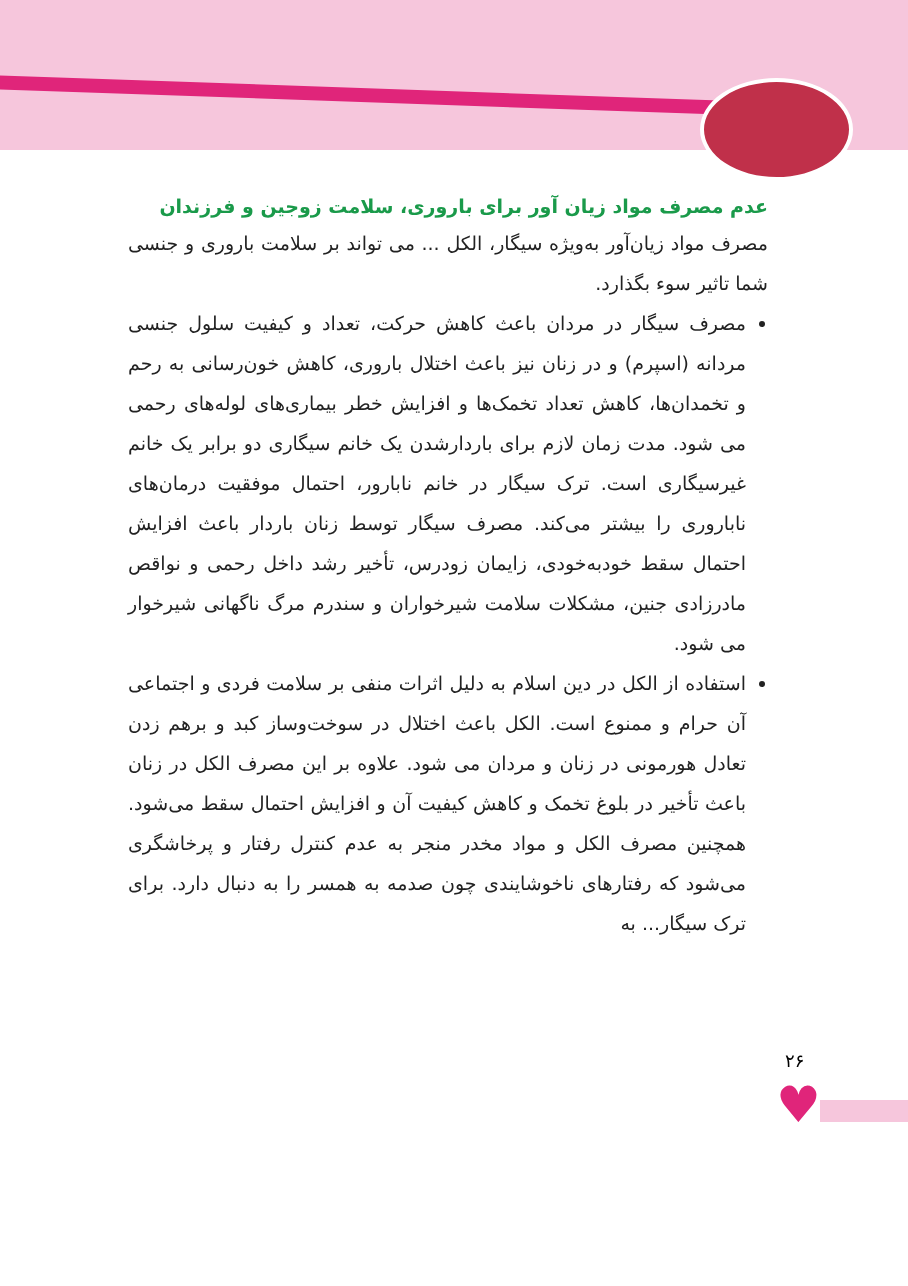عدم مصرف مواد زیان آور برای باروری، سلامت زوجین و فرزندان
مصرف مواد زیان‌آور به‌ویژه سیگار، الکل ... می تواند بر سلامت باروری و جنسی شما تاثیر سوء بگذارد.
مصرف سیگار در مردان باعث کاهش حرکت، تعداد و کیفیت سلول جنسی مردانه (اسپرم) و در زنان نیز باعث اختلال باروری، کاهش خون‌رسانی به رحم و تخمدان‌ها، کاهش تعداد تخمک‌ها و افزایش خطر بیماری‌های لوله‌های رحمی می شود. مدت زمان لازم برای باردارشدن یک خانم سیگاری دو برابر یک خانم غیرسیگاری است. ترک سیگار در خانم نابارور، احتمال موفقیت درمان‌های ناباروری را بیشتر می‌کند. مصرف سیگار توسط زنان باردار باعث افزایش احتمال سقط خودبه‌خودی، زایمان زودرس، تأخیر رشد داخل رحمی و نواقص مادرزادی جنین، مشکلات سلامت شیرخواران و سندرم مرگ ناگهانی شیرخوار می شود.
استفاده از الکل در دین اسلام به دلیل اثرات منفی بر سلامت فردی و اجتماعی آن حرام و ممنوع است. الکل باعث اختلال در سوخت‌وساز کبد و برهم زدن تعادل هورمونی در زنان و مردان می شود. علاوه بر این مصرف الکل در زنان باعث تأخیر در بلوغ تخمک و کاهش کیفیت آن و افزایش احتمال سقط می‌شود. همچنین مصرف الکل و مواد مخدر منجر به عدم کنترل رفتار و پرخاشگری می‌شود که رفتارهای ناخوشایندی چون صدمه به همسر را به دنبال دارد. برای ترک سیگار... به
۲۶
♥